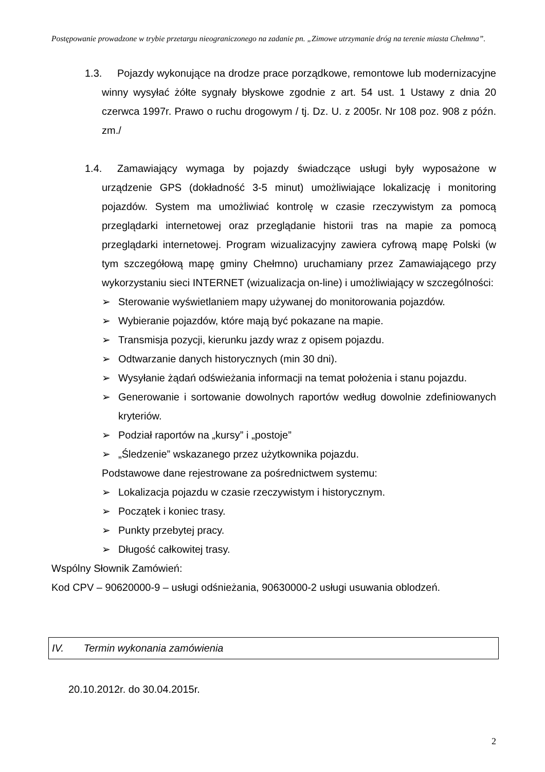Postępowanie prowadzone w trybie przetargu nieograniczonego na zadanie pn. „Zimowe utrzymanie dróg na terenie miasta Chełmna”.
1.3. Pojazdy wykonujące na drodze prace porządkowe, remontowe lub modernizacyjne winny wysyłać żółte sygnały błyskowe zgodnie z art. 54 ust. 1 Ustawy z dnia 20 czerwca 1997r. Prawo o ruchu drogowym / tj. Dz. U. z 2005r. Nr 108 poz. 908 z późn. zm./
1.4. Zamawiający wymaga by pojazdy świadczące usługi były wyposażone w urządzenie GPS (dokładność 3-5 minut) umożliwiające lokalizację i monitoring pojazdów. System ma umożliwiać kontrolę w czasie rzeczywistym za pomocą przeglądarki internetowej oraz przeglądanie historii tras na mapie za pomocą przeglądarki internetowej. Program wizualizacyjny zawiera cyfrową mapę Polski (w tym szczegółową mapę gminy Chełmno) uruchamiany przez Zamawiającego przy wykorzystaniu sieci INTERNET (wizualizacja on-line) i umożliwiający w szczególności:
➢ Sterowanie wyświetlaniem mapy używanej do monitorowania pojazdów.
➢ Wybieranie pojazdów, które mają być pokazane na mapie.
➢ Transmisja pozycji, kierunku jazdy wraz z opisem pojazdu.
➢ Odtwarzanie danych historycznych (min 30 dni).
➢ Wysyłanie żądań odświeżania informacji na temat położenia i stanu pojazdu.
➢ Generowanie i sortowanie dowolnych raportów według dowolnie zdefiniowanych kryteriów.
➢ Podział raportów na „kursy” i „postoje”
➢ „Śledzenie” wskazanego przez użytkownika pojazdu.
Podstawowe dane rejestrowane za pośrednictwem systemu:
➢ Lokalizacja pojazdu w czasie rzeczywistym i historycznym.
➢ Początek i koniec trasy.
➢ Punkty przebytej pracy.
➢ Długość całkowitej trasy.
Wspólny Słownik Zamówień:
Kod CPV – 90620000-9 – usługi odśnieżania, 90630000-2 usługi usuwania oblodzeń.
IV. Termin wykonania zamówienia
20.10.2012r. do 30.04.2015r.
2